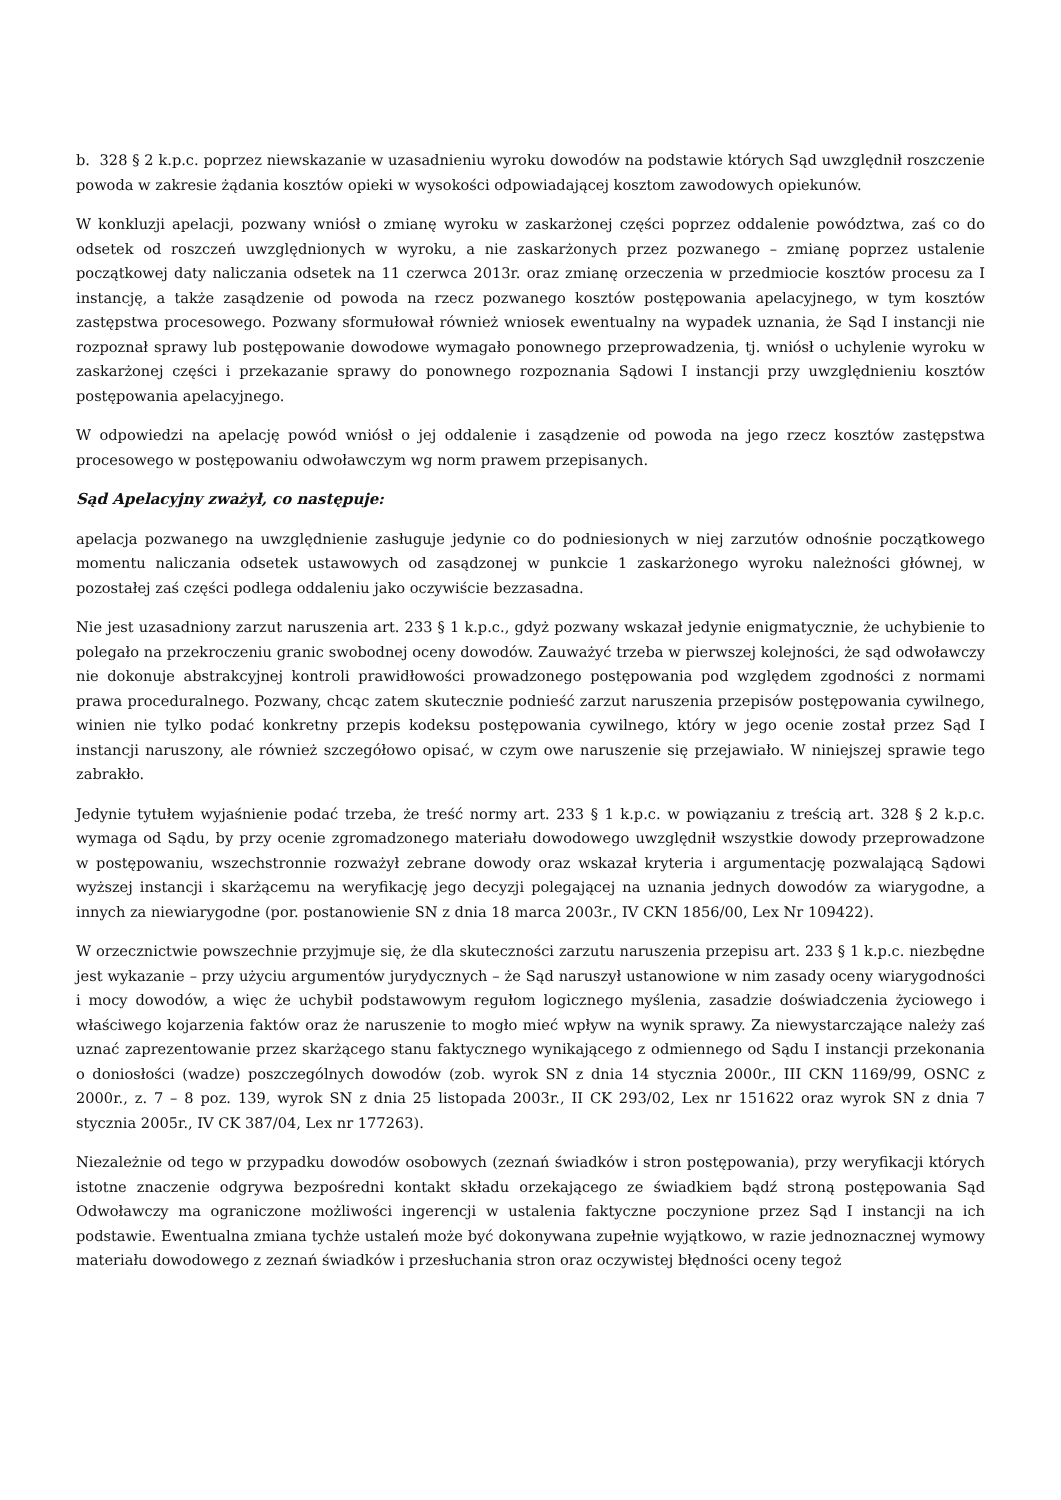b. 328 § 2 k.p.c. poprzez niewskazanie w uzasadnieniu wyroku dowodów na podstawie których Sąd uwzględnił roszczenie powoda w zakresie żądania kosztów opieki w wysokości odpowiadającej kosztom zawodowych opiekunów.
W konkluzji apelacji, pozwany wniósł o zmianę wyroku w zaskarżonej części poprzez oddalenie powództwa, zaś co do odsetek od roszczeń uwzględnionych w wyroku, a nie zaskarżonych przez pozwanego – zmianę poprzez ustalenie początkowej daty naliczania odsetek na 11 czerwca 2013r. oraz zmianę orzeczenia w przedmiocie kosztów procesu za I instancję, a także zasądzenie od powoda na rzecz pozwanego kosztów postępowania apelacyjnego, w tym kosztów zastępstwa procesowego. Pozwany sformułował również wniosek ewentualny na wypadek uznania, że Sąd I instancji nie rozpoznał sprawy lub postępowanie dowodowe wymagało ponownego przeprowadzenia, tj. wniósł o uchylenie wyroku w zaskarżonej części i przekazanie sprawy do ponownego rozpoznania Sądowi I instancji przy uwzględnieniu kosztów postępowania apelacyjnego.
W odpowiedzi na apelację powód wniósł o jej oddalenie i zasądzenie od powoda na jego rzecz kosztów zastępstwa procesowego w postępowaniu odwoławczym wg norm prawem przepisanych.
Sąd Apelacyjny zważył, co następuje:
apelacja pozwanego na uwzględnienie zasługuje jedynie co do podniesionych w niej zarzutów odnośnie początkowego momentu naliczania odsetek ustawowych od zasądzonej w punkcie 1 zaskarżonego wyroku należności głównej, w pozostałej zaś części podlega oddaleniu jako oczywiście bezzasadna.
Nie jest uzasadniony zarzut naruszenia art. 233 § 1 k.p.c., gdyż pozwany wskazał jedynie enigmatycznie, że uchybienie to polegało na przekroczeniu granic swobodnej oceny dowodów. Zauważyć trzeba w pierwszej kolejności, że sąd odwoławczy nie dokonuje abstrakcyjnej kontroli prawidłowości prowadzonego postępowania pod względem zgodności z normami prawa proceduralnego. Pozwany, chcąc zatem skutecznie podnieść zarzut naruszenia przepisów postępowania cywilnego, winien nie tylko podać konkretny przepis kodeksu postępowania cywilnego, który w jego ocenie został przez Sąd I instancji naruszony, ale również szczegółowo opisać, w czym owe naruszenie się przejawiało. W niniejszej sprawie tego zabrakło.
Jedynie tytułem wyjaśnienie podać trzeba, że treść normy art. 233 § 1 k.p.c. w powiązaniu z treścią art. 328 § 2 k.p.c. wymaga od Sądu, by przy ocenie zgromadzonego materiału dowodowego uwzględnił wszystkie dowody przeprowadzone w postępowaniu, wszechstronnie rozważył zebrane dowody oraz wskazał kryteria i argumentację pozwalającą Sądowi wyższej instancji i skarżącemu na weryfikację jego decyzji polegającej na uznania jednych dowodów za wiarygodne, a innych za niewiarygodne (por. postanowienie SN z dnia 18 marca 2003r., IV CKN 1856/00, Lex Nr 109422).
W orzecznictwie powszechnie przyjmuje się, że dla skuteczności zarzutu naruszenia przepisu art. 233 § 1 k.p.c. niezbędne jest wykazanie – przy użyciu argumentów jurydycznych – że Sąd naruszył ustanowione w nim zasady oceny wiarygodności i mocy dowodów, a więc że uchybił podstawowym regułom logicznego myślenia, zasadzie doświadczenia życiowego i właściwego kojarzenia faktów oraz że naruszenie to mogło mieć wpływ na wynik sprawy. Za niewystarczające należy zaś uznać zaprezentowanie przez skarżącego stanu faktycznego wynikającego z odmiennego od Sądu I instancji przekonania o doniosłości (wadze) poszczególnych dowodów (zob. wyrok SN z dnia 14 stycznia 2000r., III CKN 1169/99, OSNC z 2000r., z. 7 – 8 poz. 139, wyrok SN z dnia 25 listopada 2003r., II CK 293/02, Lex nr 151622 oraz wyrok SN z dnia 7 stycznia 2005r., IV CK 387/04, Lex nr 177263).
Niezależnie od tego w przypadku dowodów osobowych (zeznań świadków i stron postępowania), przy weryfikacji których istotne znaczenie odgrywa bezpośredni kontakt składu orzekającego ze świadkiem bądź stroną postępowania Sąd Odwoławczy ma ograniczone możliwości ingerencji w ustalenia faktyczne poczynione przez Sąd I instancji na ich podstawie. Ewentualna zmiana tychże ustaleń może być dokonywana zupełnie wyjątkowo, w razie jednoznacznej wymowy materiału dowodowego z zeznań świadków i przesłuchania stron oraz oczywistej błędności oceny tegoż